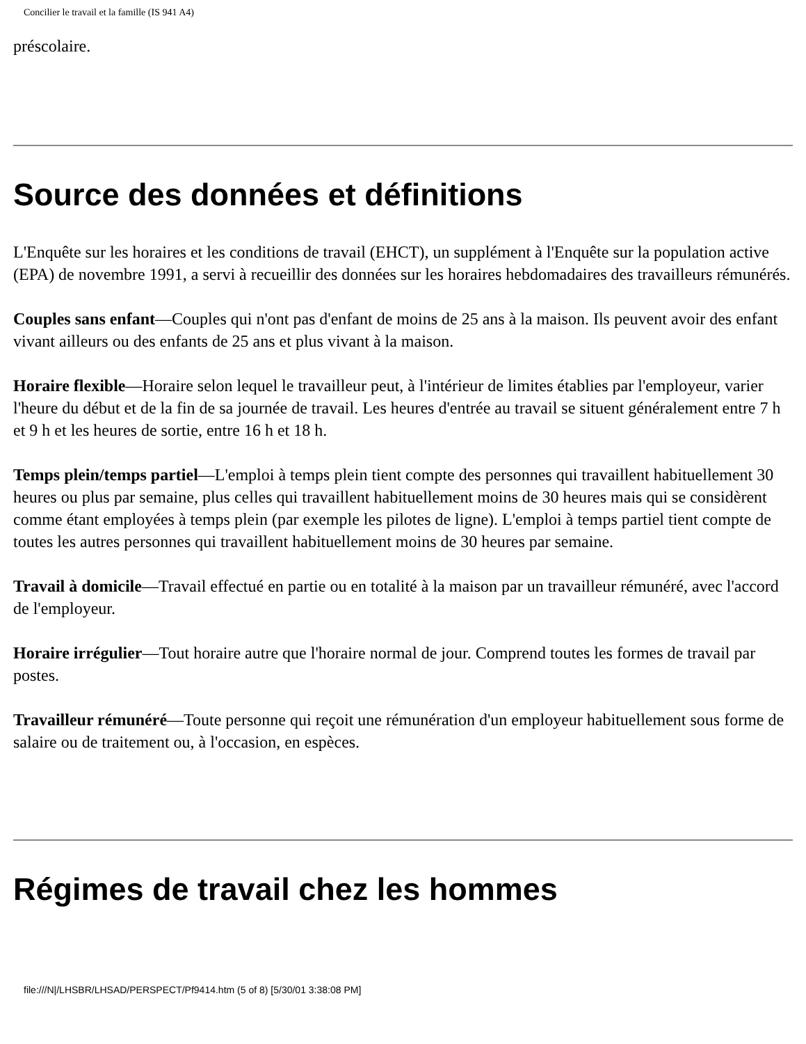Concilier le travail et la famille (IS 941 A4)
préscolaire.
Source des données et définitions
L'Enquête sur les horaires et les conditions de travail (EHCT), un supplément à l'Enquête sur la population active (EPA) de novembre 1991, a servi à recueillir des données sur les horaires hebdomadaires des travailleurs rémunérés.
Couples sans enfant—Couples qui n'ont pas d'enfant de moins de 25 ans à la maison. Ils peuvent avoir des enfant vivant ailleurs ou des enfants de 25 ans et plus vivant à la maison.
Horaire flexible—Horaire selon lequel le travailleur peut, à l'intérieur de limites établies par l'employeur, varier l'heure du début et de la fin de sa journée de travail. Les heures d'entrée au travail se situent généralement entre 7 h et 9 h et les heures de sortie, entre 16 h et 18 h.
Temps plein/temps partiel—L'emploi à temps plein tient compte des personnes qui travaillent habituellement 30 heures ou plus par semaine, plus celles qui travaillent habituellement moins de 30 heures mais qui se considèrent comme étant employées à temps plein (par exemple les pilotes de ligne). L'emploi à temps partiel tient compte de toutes les autres personnes qui travaillent habituellement moins de 30 heures par semaine.
Travail à domicile—Travail effectué en partie ou en totalité à la maison par un travailleur rémunéré, avec l'accord de l'employeur.
Horaire irrégulier—Tout horaire autre que l'horaire normal de jour. Comprend toutes les formes de travail par postes.
Travailleur rémunéré—Toute personne qui reçoit une rémunération d'un employeur habituellement sous forme de salaire ou de traitement ou, à l'occasion, en espèces.
Régimes de travail chez les hommes
file:///N|/LHSBR/LHSAD/PERSPECT/Pf9414.htm (5 of 8) [5/30/01 3:38:08 PM]